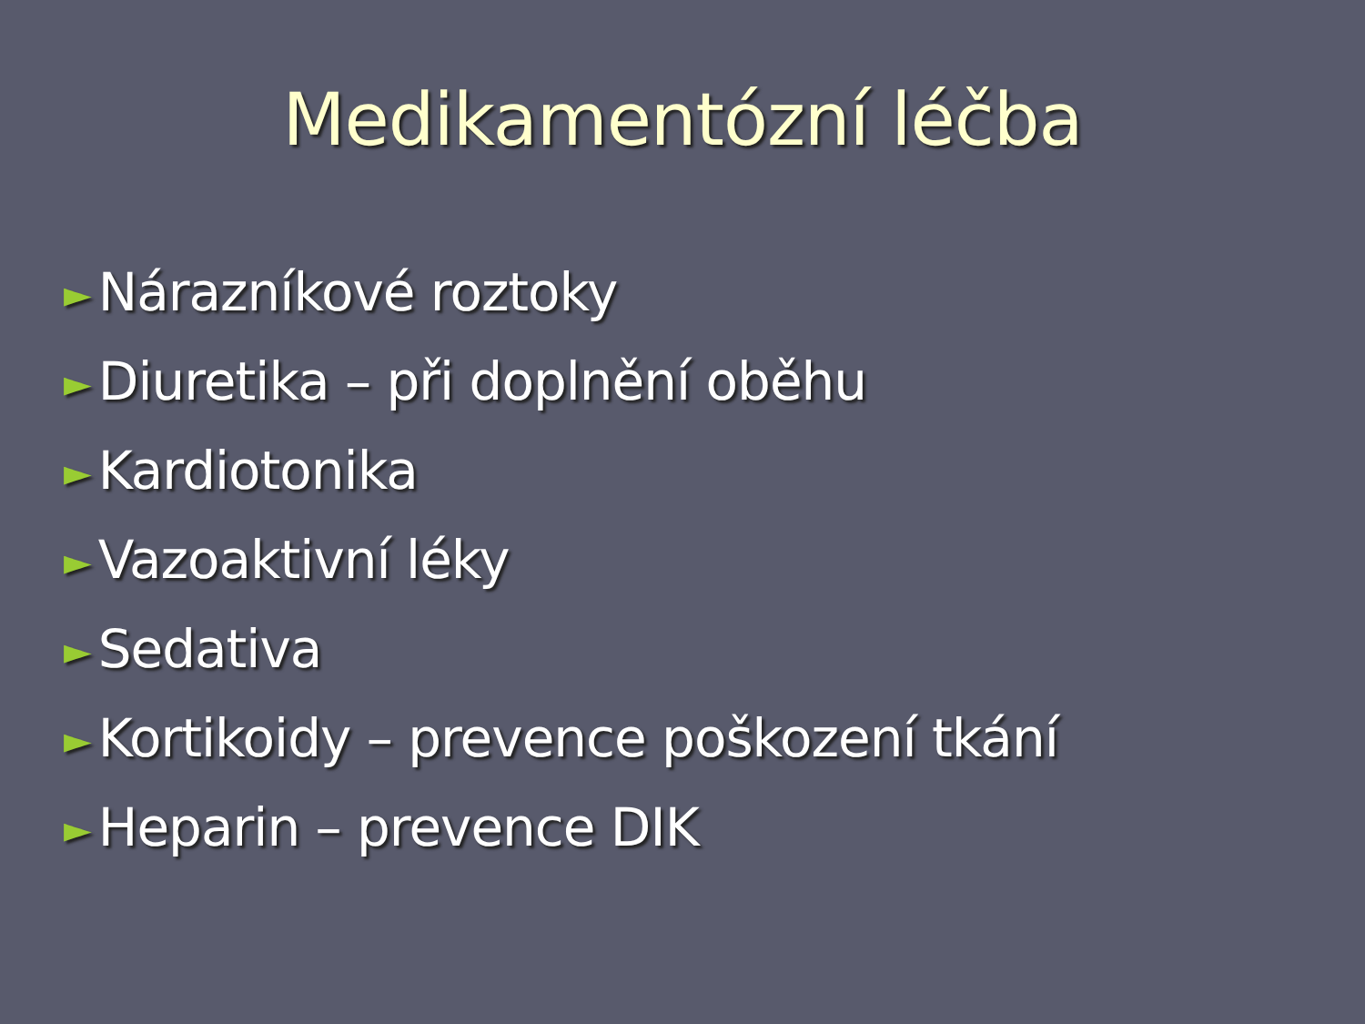Medikamentózní léčba
► Nárazníkové roztoky
► Diuretika – při doplnění oběhu
► Kardiotonika
► Vazoaktivní léky
► Sedativa
► Kortikoidy – prevence poškození tkání
► Heparin – prevence DIK